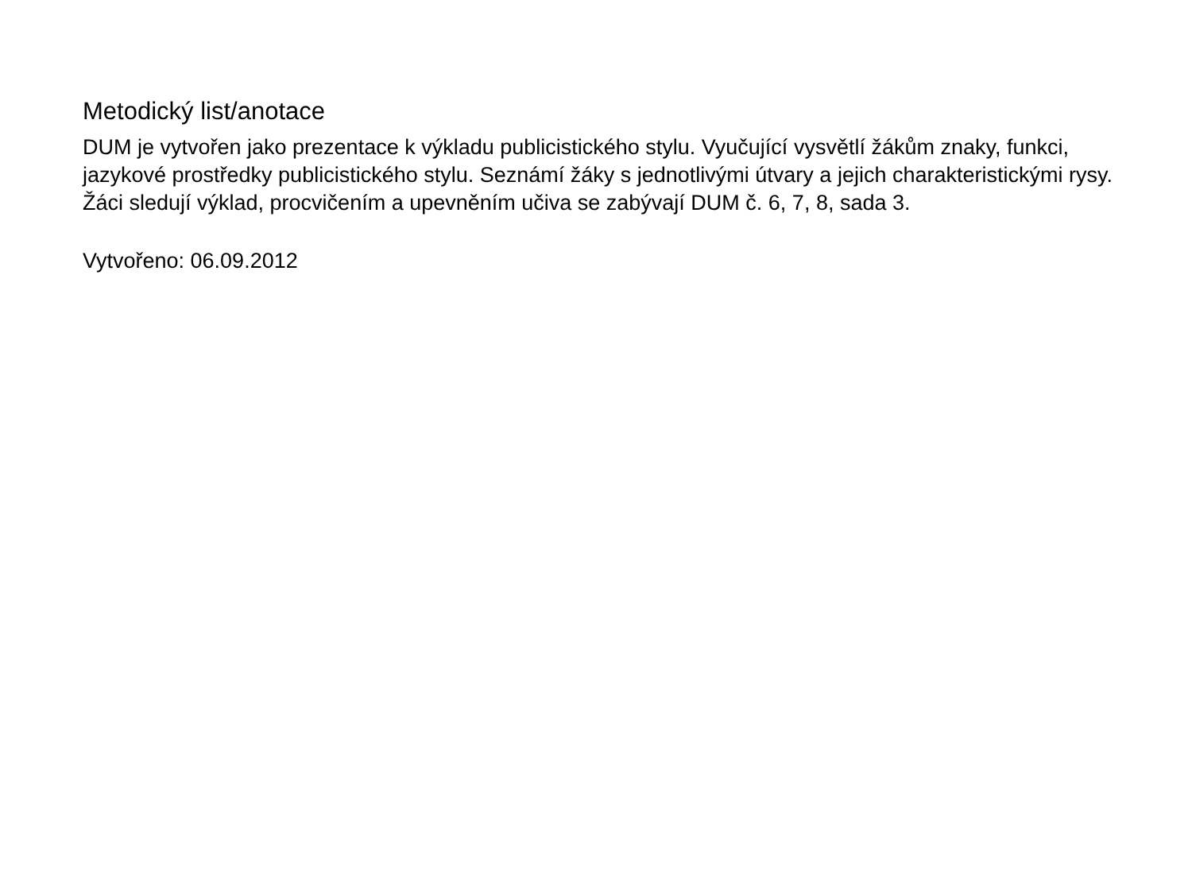Metodický list/anotace
DUM je vytvořen jako prezentace k výkladu publicistického stylu. Vyučující vysvětlí žákům znaky, funkci, jazykové prostředky publicistického stylu. Seznámí žáky s jednotlivými útvary a jejich charakteristickými rysy. Žáci sledují výklad, procvičením a upevněním učiva se zabývají DUM č. 6, 7, 8, sada 3.
Vytvořeno: 06.09.2012